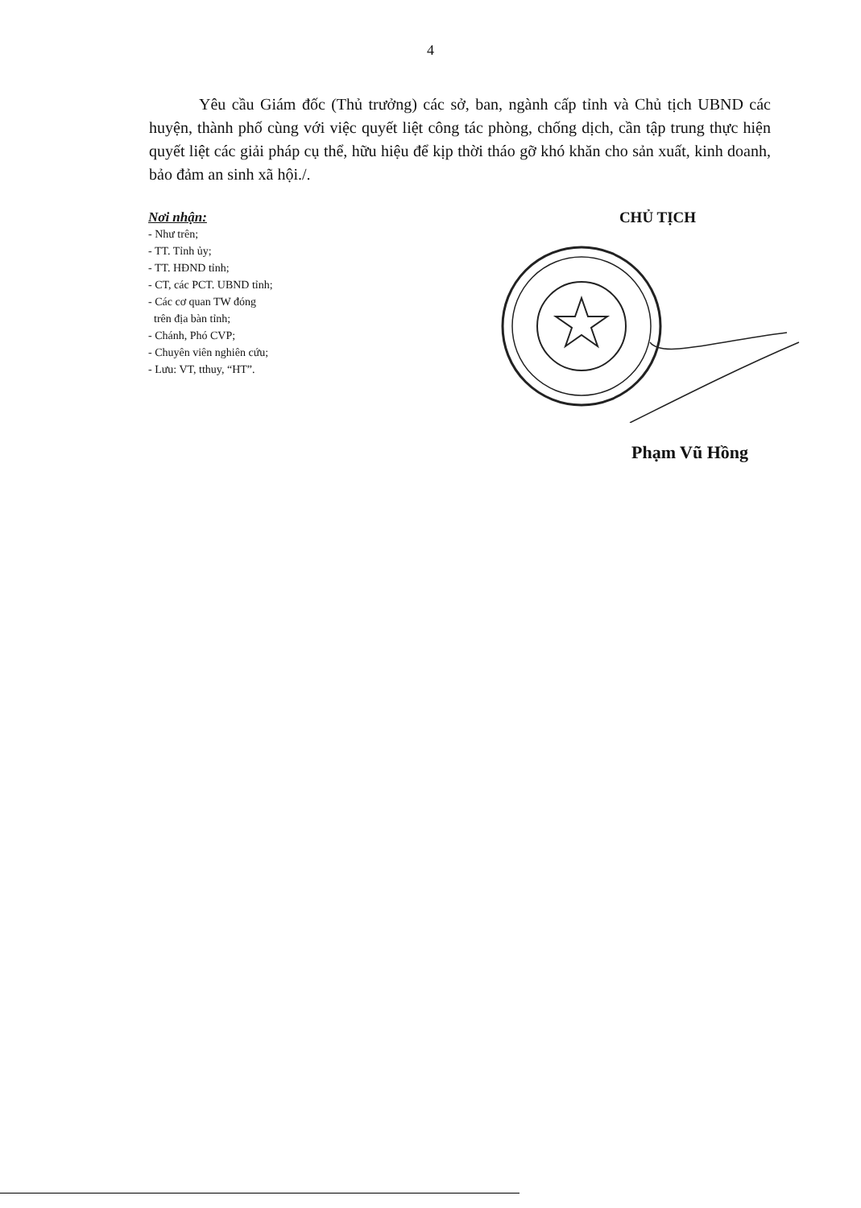4
Yêu cầu Giám đốc (Thủ trưởng) các sở, ban, ngành cấp tỉnh và Chủ tịch UBND các huyện, thành phố cùng với việc quyết liệt công tác phòng, chống dịch, cần tập trung thực hiện quyết liệt các giải pháp cụ thể, hữu hiệu để kịp thời tháo gỡ khó khăn cho sản xuất, kinh doanh, bảo đảm an sinh xã hội./.
Nơi nhận:
- Như trên;
- TT. Tỉnh ủy;
- TT. HĐND tỉnh;
- CT, các PCT. UBND tỉnh;
- Các cơ quan TW đóng
trên địa bàn tỉnh;
- Chánh, Phó CVP;
- Chuyên viên nghiên cứu;
- Lưu: VT, tthuy, “HT”.
CHỦ TỊCH
Phạm Vũ Hồng